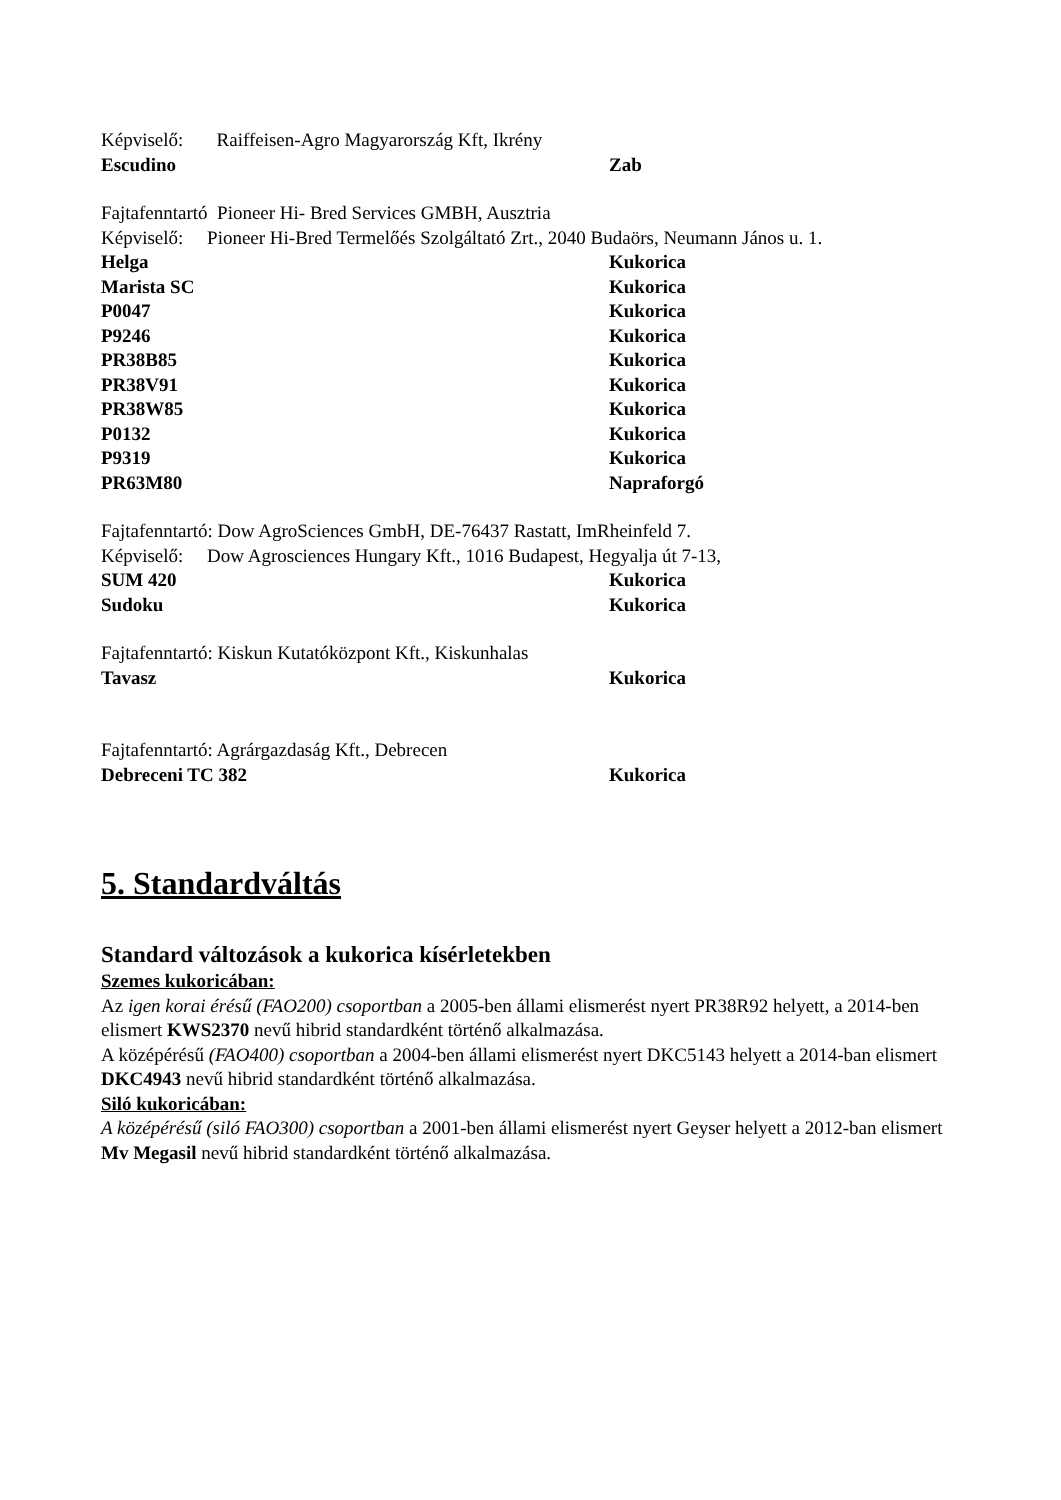Képviselő: Raiffeisen-Agro Magyarország Kft, Ikrény
Escudino Zab
Fajtafenntartó Pioneer Hi- Bred Services GMBH, Ausztria
Képviselő: Pioneer Hi-Bred Termelőés Szolgáltató Zrt., 2040 Budaörs, Neumann János u. 1.
Helga Kukorica
Marista SC Kukorica
P0047 Kukorica
P9246 Kukorica
PR38B85 Kukorica
PR38V91 Kukorica
PR38W85 Kukorica
P0132 Kukorica
P9319 Kukorica
PR63M80 Napraforgó
Fajtafenntartó: Dow AgroSciences GmbH, DE-76437 Rastatt, ImRheinfeld 7.
Képviselő: Dow Agrosciences Hungary Kft., 1016 Budapest, Hegyalja út 7-13,
SUM 420 Kukorica
Sudoku Kukorica
Fajtafenntartó: Kiskun Kutatóközpont Kft., Kiskunhalas
Tavasz Kukorica
Fajtafenntartó: Agrárgazdaság Kft., Debrecen
Debreceni TC 382 Kukorica
5. Standardváltás
Standard változások a kukorica kísérletekben
Szemes kukoricában:
Az igen korai érésű (FAO200) csoportban a 2005-ben állami elismerést nyert PR38R92 helyett, a 2014-ben elismert KWS2370 nevű hibrid standardként történő alkalmazása.
A középérésű (FAO400) csoportban a 2004-ben állami elismerést nyert DKC5143 helyett a 2014-ban elismert DKC4943 nevű hibrid standardként történő alkalmazása.
Siló kukoricában:
A középérésű (siló FAO300) csoportban a 2001-ben állami elismerést nyert Geyser helyett a 2012-ban elismert Mv Megasil nevű hibrid standardként történő alkalmazása.